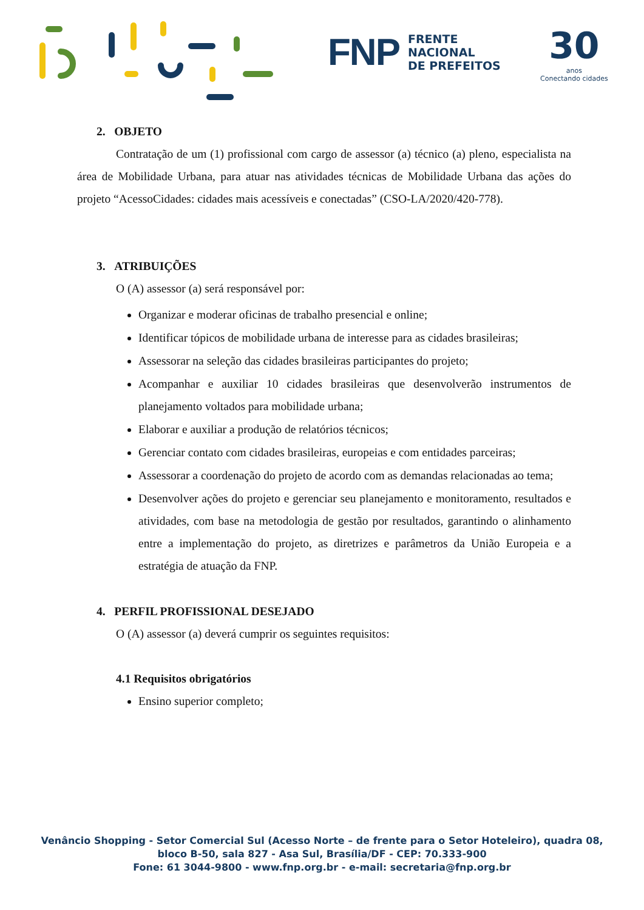FNP FRENTE
NACIONAL
DE PREFEITOS
30
anos
Conectando cidades
2. OBJETO
Contratação de um (1) profissional com cargo de assessor (a) técnico (a) pleno, especialista na área de Mobilidade Urbana, para atuar nas atividades técnicas de Mobilidade Urbana das ações do projeto “AcessoCidades: cidades mais acessíveis e conectadas” (CSO-LA/2020/420-778).
3. ATRIBUIÇÕES
O (A) assessor (a) será responsável por:
Organizar e moderar oficinas de trabalho presencial e online;
Identificar tópicos de mobilidade urbana de interesse para as cidades brasileiras;
Assessorar na seleção das cidades brasileiras participantes do projeto;
Acompanhar e auxiliar 10 cidades brasileiras que desenvolverão instrumentos de planejamento voltados para mobilidade urbana;
Elaborar e auxiliar a produção de relatórios técnicos;
Gerenciar contato com cidades brasileiras, europeias e com entidades parceiras;
Assessorar a coordenação do projeto de acordo com as demandas relacionadas ao tema;
Desenvolver ações do projeto e gerenciar seu planejamento e monitoramento, resultados e atividades, com base na metodologia de gestão por resultados, garantindo o alinhamento entre a implementação do projeto, as diretrizes e parâmetros da União Europeia e a estratégia de atuação da FNP.
4. PERFIL PROFISSIONAL DESEJADO
O (A) assessor (a) deverá cumprir os seguintes requisitos:
4.1 Requisitos obrigatórios
Ensino superior completo;
Venâncio Shopping - Setor Comercial Sul (Acesso Norte – de frente para o Setor Hoteleiro), quadra 08,
bloco B-50, sala 827 - Asa Sul, Brasília/DF - CEP: 70.333-900
Fone: 61 3044-9800 - www.fnp.org.br - e-mail: secretaria@fnp.org.br